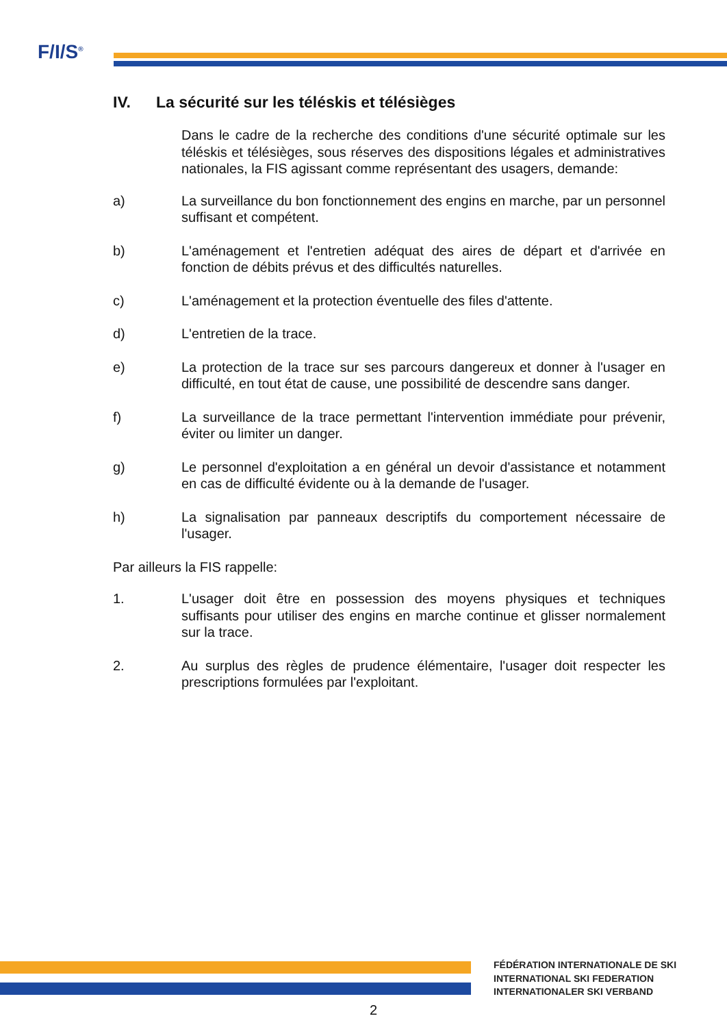F/I/S<sup>®</sup>
IV. La sécurité sur les téléskis et télésièges
Dans le cadre de la recherche des conditions d'une sécurité optimale sur les téléskis et télésièges, sous réserves des dispositions légales et administratives nationales, la FIS agissant comme représentant des usagers, demande:
a) La surveillance du bon fonctionnement des engins en marche, par un personnel suffisant et compétent.
b) L'aménagement et l'entretien adéquat des aires de départ et d'arrivée en fonction de débits prévus et des difficultés naturelles.
c) L'aménagement et la protection éventuelle des files d'attente.
d) L'entretien de la trace.
e) La protection de la trace sur ses parcours dangereux et donner à l'usager en difficulté, en tout état de cause, une possibilité de descendre sans danger.
f) La surveillance de la trace permettant l'intervention immédiate pour prévenir, éviter ou limiter un danger.
g) Le personnel d'exploitation a en général un devoir d'assistance et notamment en cas de difficulté évidente ou à la demande de l'usager.
h) La signalisation par panneaux descriptifs du comportement nécessaire de l'usager.
Par ailleurs la FIS rappelle:
1. L'usager doit être en possession des moyens physiques et techniques suffisants pour utiliser des engins en marche continue et glisser normalement sur la trace.
2. Au surplus des règles de prudence élémentaire, l'usager doit respecter les prescriptions formulées par l'exploitant.
FÉDÉRATION INTERNATIONALE DE SKI
INTERNATIONAL SKI FEDERATION
INTERNATIONALER SKI VERBAND
2